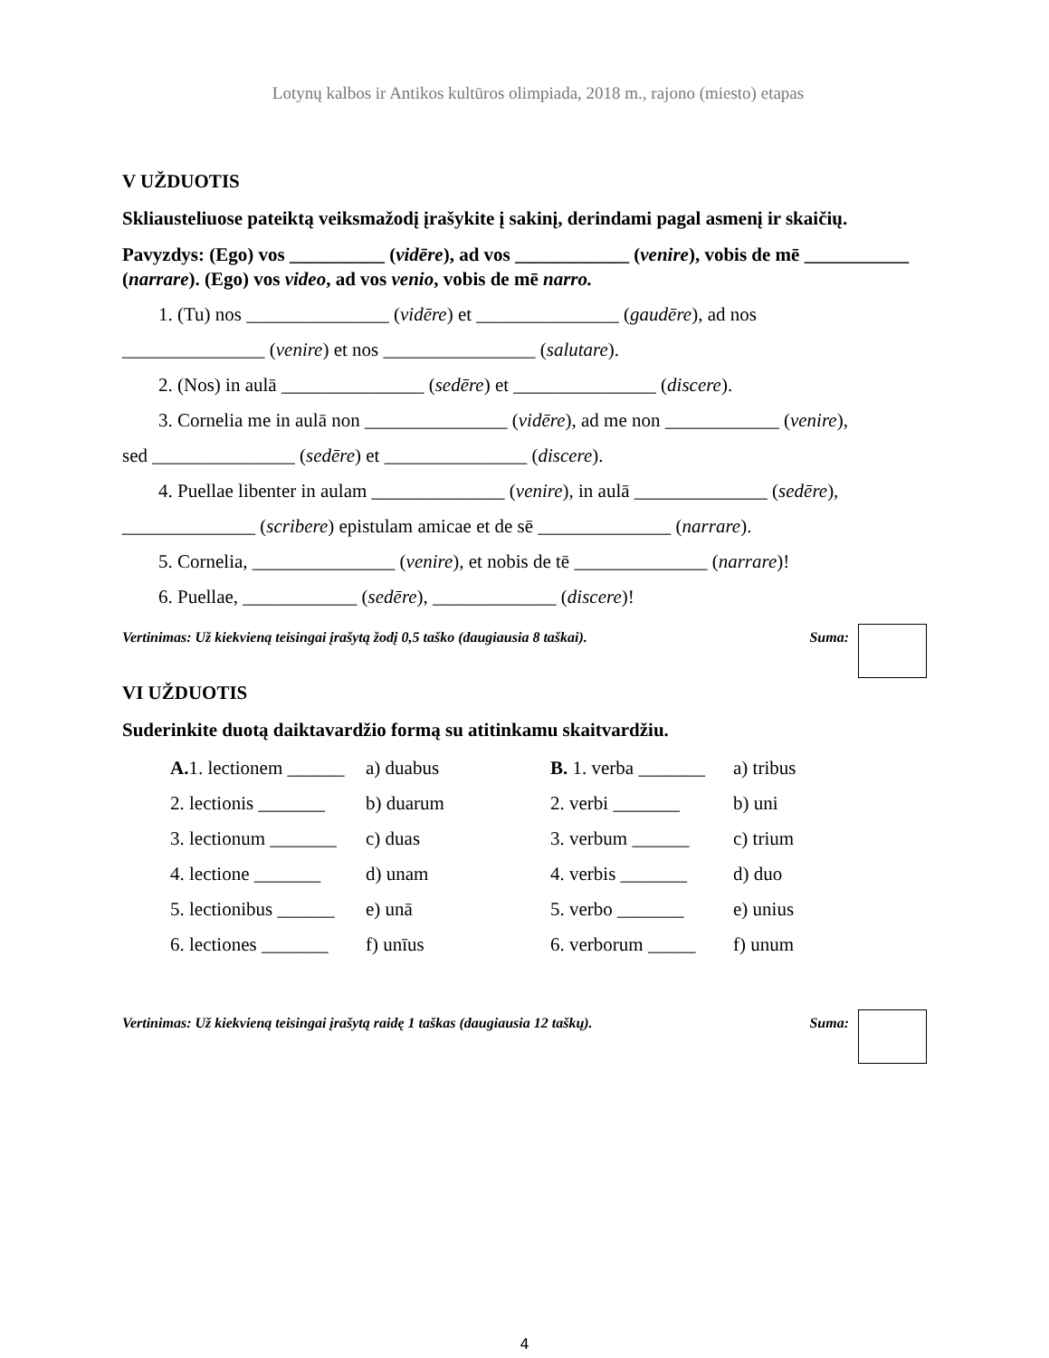Lotynų kalbos ir Antikos kultūros olimpiada, 2018 m., rajono (miesto) etapas
V UŽDUOTIS
Skliausteliuose pateiktą veiksmažodį įrašykite į sakinį, derindami pagal asmenį ir skaičių.
Pavyzdys: (Ego) vos __________ (vidēre), ad vos ____________ (venire), vobis de mē ___________ (narrare). (Ego) vos video, ad vos venio, vobis de mē narro.
1. (Tu) nos _______________ (vidēre) et _______________ (gaudēre), ad nos
_______________ (venire) et nos ________________ (salutare).
2. (Nos) in aulā _______________ (sedēre) et _______________ (discere).
3. Cornelia me in aulā non _______________ (vidēre), ad me non ____________ (venire),
sed _______________ (sedēre) et _______________ (discere).
4. Puellae libenter in aulam ______________ (venire), in aulā ______________ (sedēre),
______________ (scribere) epistulam amicae et de sē ______________ (narrare).
5. Cornelia, _______________ (venire), et nobis de tē ______________ (narrare)!
6. Puellae, ____________ (sedēre), _____________ (discere)!
Vertinimas: Už kiekvieną teisingai įrašytą žodį 0,5 taško (daugiausia 8 taškai). Suma:
VI UŽDUOTIS
Suderinkite duotą daiktavardžio formą su atitinkamu skaitvardžiu.
| A. 1. lectionem ______ | a) duabus | B. 1. verba _______ | a) tribus |
| 2. lectionis _______ | b) duarum | 2. verbi _______ | b) uni |
| 3. lectionum _______ | c) duas | 3. verbum ______ | c) trium |
| 4. lectione _______ | d) unam | 4. verbis _______ | d) duo |
| 5. lectionibus ______ | e) unā | 5. verbo _______ | e) unius |
| 6. lectiones _______ | f) unīus | 6. verborum _____ | f) unum |
Vertinimas: Už kiekvieną teisingai įrašytą raidę 1 taškas (daugiausia 12 taškų). Suma:
4